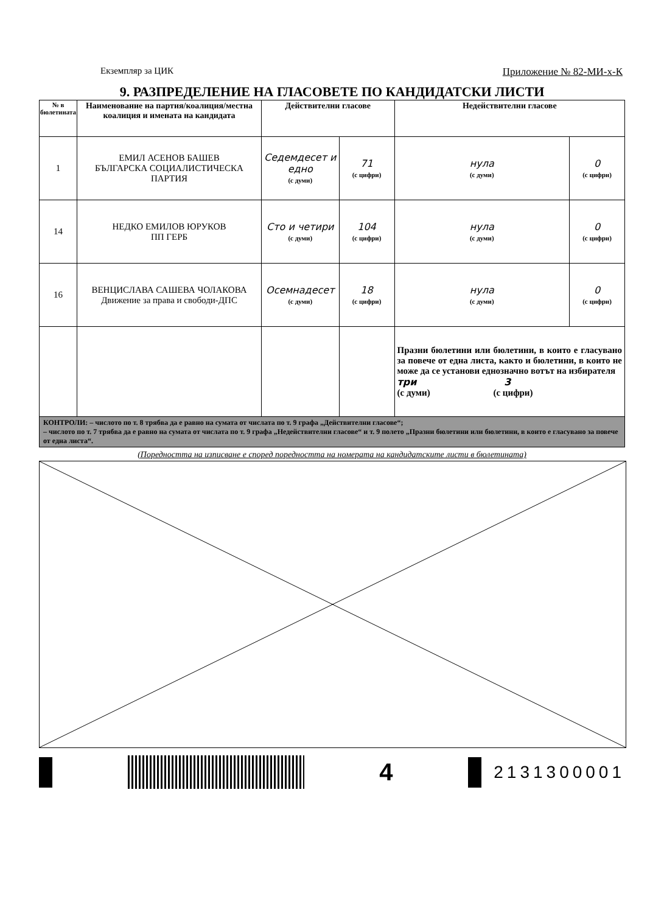Екземпляр за ЦИК Приложение № 82-МИ-х-К
9. РАЗПРЕДЕЛЕНИЕ НА ГЛАСОВЕТЕ ПО КАНДИДАТСКИ ЛИСТИ
| № в бюлетината | Наименование на партия/коалиция/местна коалиция и имената на кандидата | Действителни гласове | | Недействителни гласове | |
| --- | --- | --- | --- | --- | --- |
| 1 | ЕМИЛ АСЕНОВ БАШЕВ БЪЛГАРСКА СОЦИАЛИСТИЧЕСКА ПАРТИЯ | Седемдесет и едно (с думи) | 71 (с цифри) | нула (с думи) | 0 (с цифри) |
| 14 | НЕДКО ЕМИЛОВ ЮРУКОВ ПП ГЕРБ | Сто и четири (с думи) | 104 (с цифри) | нула (с думи) | 0 (с цифри) |
| 16 | ВЕНЦИСЛАВА САШЕВА ЧОЛАКОВА Движение за права и свободи-ДПС | Осемнадесет (с думи) | 18 (с цифри) | нула (с думи) | 0 (с цифри) |
| | | | | Празни бюлетини или бюлетини, в които е гласувано за повече от една листа, както и бюлетини, в които не може да се установи еднозначно вотът на избирателя три 3 (с думи) (с цифри) | |
| КОНТРОЛИ: – числото по т. 8 трябва да е равно на сумата от числата по т. 9 графа „Действителни гласове“; – числото по т. 7 трябва да е равно на сумата от числата по т. 9 графа „Недействителни гласове“ и т. 9 полето „Празни бюлетини или бюлетини, в които е гласувано за повече от една листа“. | | | | | |
(Поредността на изписване е според поредността на номерата на кандидатските листи в бюлетината)
4
2131300001